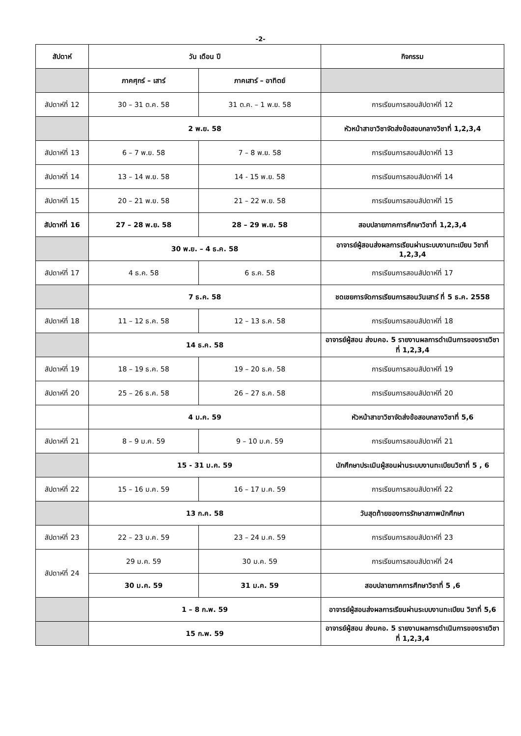-2-
| สัปดาห์ | วัน เดือน ปี | | กิจกรรม |
| --- | --- | --- | --- |
| | ภาคศุกร์ – เสาร์ | ภาคเสาร์ – อาทิตย์ | |
| สัปดาห์ที่ 12 | 30 – 31 ต.ค. 58 | 31 ต.ค. – 1 พ.ย. 58 | การเรียนการสอนสัปดาห์ที่ 12 |
| | 2 พ.ย. 58 | | หัวหน้าสาขาวิชาจัดส่งข้อสอบกลางวิชาที่ 1,2,3,4 |
| สัปดาห์ที่ 13 | 6 – 7 พ.ย. 58 | 7 – 8 พ.ย. 58 | การเรียนการสอนสัปดาห์ที่ 13 |
| สัปดาห์ที่ 14 | 13 – 14 พ.ย. 58 | 14 - 15 พ.ย. 58 | การเรียนการสอนสัปดาห์ที่ 14 |
| สัปดาห์ที่ 15 | 20 – 21 พ.ย. 58 | 21 – 22 พ.ย. 58 | การเรียนการสอนสัปดาห์ที่ 15 |
| สัปดาห์ที่ 16 | 27 – 28 พ.ย. 58 | 28 – 29 พ.ย. 58 | สอบปลายภาคการศึกษาวิชาที่ 1,2,3,4 |
| | 30 พ.ย. – 4 ธ.ค. 58 | | อาจารย์ผู้สอนส่งผลการเรียนผ่านระบบงานทะเบียน วิชาที่ 1,2,3,4 |
| สัปดาห์ที่ 17 | 4 ธ.ค. 58 | 6 ธ.ค. 58 | การเรียนการสอนสัปดาห์ที่ 17 |
| | 7 ธ.ค. 58 | | ชดเชยการจัดการเรียนการสอนวันเสาร์ ที่ 5 ธ.ค. 2558 |
| สัปดาห์ที่ 18 | 11 – 12 ธ.ค. 58 | 12 – 13 ธ.ค. 58 | การเรียนการสอนสัปดาห์ที่ 18 |
| | 14 ธ.ค. 58 | | อาจารย์ผู้สอน ส่งมคอ. 5 รายงานผลการดำเนินการของรายวิชาที่ 1,2,3,4 |
| สัปดาห์ที่ 19 | 18 – 19 ธ.ค. 58 | 19 – 20 ธ.ค. 58 | การเรียนการสอนสัปดาห์ที่ 19 |
| สัปดาห์ที่ 20 | 25 – 26 ธ.ค. 58 | 26 – 27 ธ.ค. 58 | การเรียนการสอนสัปดาห์ที่ 20 |
| | 4 ม.ค. 59 | | หัวหน้าสาขาวิชาจัดส่งข้อสอบกลางวิชาที่ 5,6 |
| สัปดาห์ที่ 21 | 8 – 9 ม.ค. 59 | 9 – 10 ม.ค. 59 | การเรียนการสอนสัปดาห์ที่ 21 |
| | 15 - 31 ม.ค. 59 | | นักศึกษาประเมินผู้สอนผ่านระบบงานทะเบียนวิชาที่ 5 , 6 |
| สัปดาห์ที่ 22 | 15 – 16 ม.ค. 59 | 16 – 17 ม.ค. 59 | การเรียนการสอนสัปดาห์ที่ 22 |
| | 13 ก.ค. 58 | | วันสุดท้ายของการรักษาสภาพนักศึกษา |
| สัปดาห์ที่ 23 | 22 – 23 ม.ค. 59 | 23 – 24 ม.ค. 59 | การเรียนการสอนสัปดาห์ที่ 23 |
| สัปดาห์ที่ 24 | 29 ม.ค. 59 | 30 ม.ค. 59 | การเรียนการสอนสัปดาห์ที่ 24 |
| | 30 ม.ค. 59 | 31 ม.ค. 59 | สอบปลายภาคการศึกษาวิชาที่ 5 ,6 |
| | 1 – 8 ก.พ. 59 | | อาจารย์ผู้สอนส่งผลการเรียนผ่านระบบงานทะเบียน วิชาที่ 5,6 |
| | 15 ก.พ. 59 | | อาจารย์ผู้สอน ส่งมคอ. 5 รายงานผลการดำเนินการของรายวิชาที่ 1,2,3,4 |